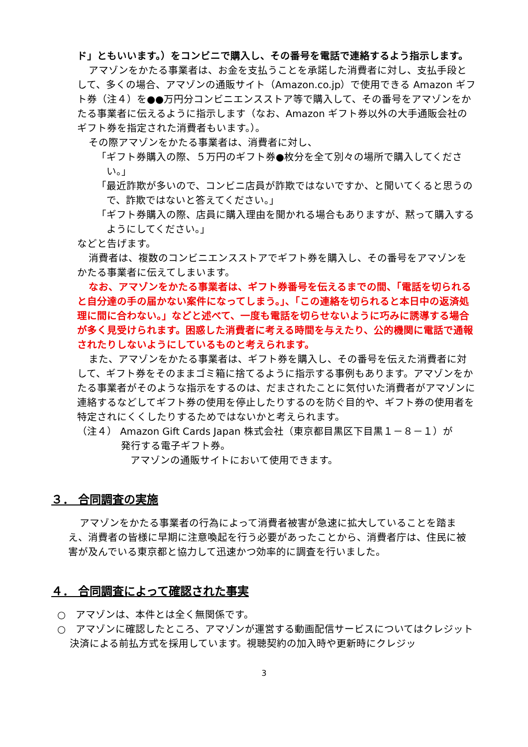ド」ともいいます。）をコンビニで購入し、その番号を電話で連絡するよう指示します。
アマゾンをかたる事業者は、お金を支払うことを承諾した消費者に対し、支払手段として、多くの場合、アマゾンの通販サイト（Amazon.co.jp）で使用できる Amazon ギフト券（注４）を●●万円分コンビニエンスストア等で購入して、その番号をアマゾンをかたる事業者に伝えるように指示します（なお、Amazon ギフト券以外の大手通販会社のギフト券を指定された消費者もいます。）。
その際アマゾンをかたる事業者は、消費者に対し、
「ギフト券購入の際、５万円のギフト券●枚分を全て別々の場所で購入してください。」
「最近詐欺が多いので、コンビニ店員が詐欺ではないですか、と聞いてくると思うので、詐欺ではないと答えてください。」
「ギフト券購入の際、店員に購入理由を聞かれる場合もありますが、黙って購入するようにしてください。」
などと告げます。
消費者は、複数のコンビニエンスストアでギフト券を購入し、その番号をアマゾンをかたる事業者に伝えてしまいます。
なお、アマゾンをかたる事業者は、ギフト券番号を伝えるまでの間、「電話を切られると自分達の手の届かない案件になってしまう。」、「この連絡を切られると本日中の返済処理に間に合わない。」などと述べて、一度も電話を切らせないように巧みに誘導する場合が多く見受けられます。困惑した消費者に考える時間を与えたり、公的機関に電話で通報されたりしないようにしているものと考えられます。
また、アマゾンをかたる事業者は、ギフト券を購入し、その番号を伝えた消費者に対して、ギフト券をそのままゴミ箱に捨てるように指示する事例もあります。アマゾンをかたる事業者がそのような指示をするのは、だまされたことに気付いた消費者がアマゾンに連絡するなどしてギフト券の使用を停止したりするのを防ぐ目的や、ギフト券の使用者を特定されにくくしたりするためではないかと考えられます。
（注４） Amazon Gift Cards Japan 株式会社（東京都目黒区下目黒１－８－１）が
発行する電子ギフト券。
アマゾンの通販サイトにおいて使用できます。
３． 合同調査の実施
アマゾンをかたる事業者の行為によって消費者被害が急速に拡大していることを踏まえ、消費者の皆様に早期に注意喚起を行う必要があったことから、消費者庁は、住民に被害が及んでいる東京都と協力して迅速かつ効率的に調査を行いました。
４． 合同調査によって確認された事実
○　アマゾンは、本件とは全く無関係です。
○　アマゾンに確認したところ、アマゾンが運営する動画配信サービスについてはクレジット決済による前払方式を採用しています。視聴契約の加入時や更新時にクレジッ
3